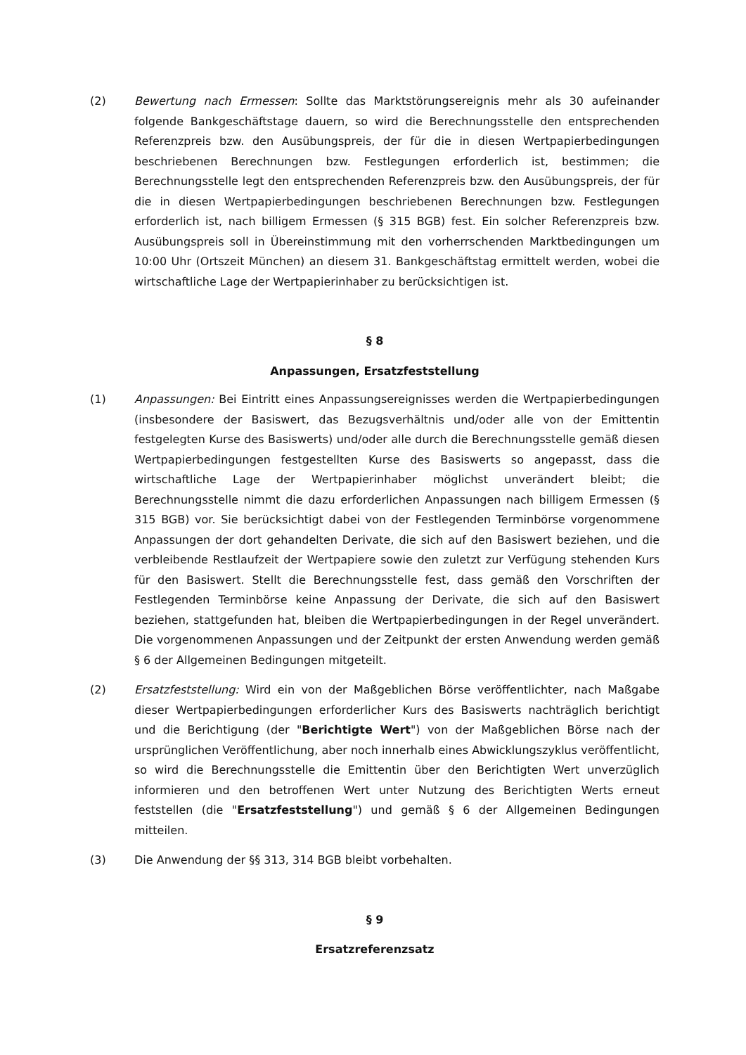(2) Bewertung nach Ermessen: Sollte das Marktstörungsereignis mehr als 30 aufeinander folgende Bankgeschäftstage dauern, so wird die Berechnungsstelle den entsprechenden Referenzpreis bzw. den Ausübungspreis, der für die in diesen Wertpapierbedingungen beschriebenen Berechnungen bzw. Festlegungen erforderlich ist, bestimmen; die Berechnungsstelle legt den entsprechenden Referenzpreis bzw. den Ausübungspreis, der für die in diesen Wertpapierbedingungen beschriebenen Berechnungen bzw. Festlegungen erforderlich ist, nach billigem Ermessen (§ 315 BGB) fest. Ein solcher Referenzpreis bzw. Ausübungspreis soll in Übereinstimmung mit den vorherrschenden Marktbedingungen um 10:00 Uhr (Ortszeit München) an diesem 31. Bankgeschäftstag ermittelt werden, wobei die wirtschaftliche Lage der Wertpapierinhaber zu berücksichtigen ist.
§ 8
Anpassungen, Ersatzfeststellung
(1) Anpassungen: Bei Eintritt eines Anpassungsereignisses werden die Wertpapierbedingungen (insbesondere der Basiswert, das Bezugsverhältnis und/oder alle von der Emittentin festgelegten Kurse des Basiswerts) und/oder alle durch die Berechnungsstelle gemäß diesen Wertpapierbedingungen festgestellten Kurse des Basiswerts so angepasst, dass die wirtschaftliche Lage der Wertpapierinhaber möglichst unverändert bleibt; die Berechnungsstelle nimmt die dazu erforderlichen Anpassungen nach billigem Ermessen (§ 315 BGB) vor. Sie berücksichtigt dabei von der Festlegenden Terminbörse vorgenommene Anpassungen der dort gehandelten Derivate, die sich auf den Basiswert beziehen, und die verbleibende Restlaufzeit der Wertpapiere sowie den zuletzt zur Verfügung stehenden Kurs für den Basiswert. Stellt die Berechnungsstelle fest, dass gemäß den Vorschriften der Festlegenden Terminbörse keine Anpassung der Derivate, die sich auf den Basiswert beziehen, stattgefunden hat, bleiben die Wertpapierbedingungen in der Regel unverändert. Die vorgenommenen Anpassungen und der Zeitpunkt der ersten Anwendung werden gemäß § 6 der Allgemeinen Bedingungen mitgeteilt.
(2) Ersatzfeststellung: Wird ein von der Maßgeblichen Börse veröffentlichter, nach Maßgabe dieser Wertpapierbedingungen erforderlicher Kurs des Basiswerts nachträglich berichtigt und die Berichtigung (der "Berichtigte Wert") von der Maßgeblichen Börse nach der ursprünglichen Veröffentlichung, aber noch innerhalb eines Abwicklungszyklus veröffentlicht, so wird die Berechnungsstelle die Emittentin über den Berichtigten Wert unverzüglich informieren und den betroffenen Wert unter Nutzung des Berichtigten Werts erneut feststellen (die "Ersatzfeststellung") und gemäß § 6 der Allgemeinen Bedingungen mitteilen.
(3) Die Anwendung der §§ 313, 314 BGB bleibt vorbehalten.
§ 9
Ersatzreferenzsatz